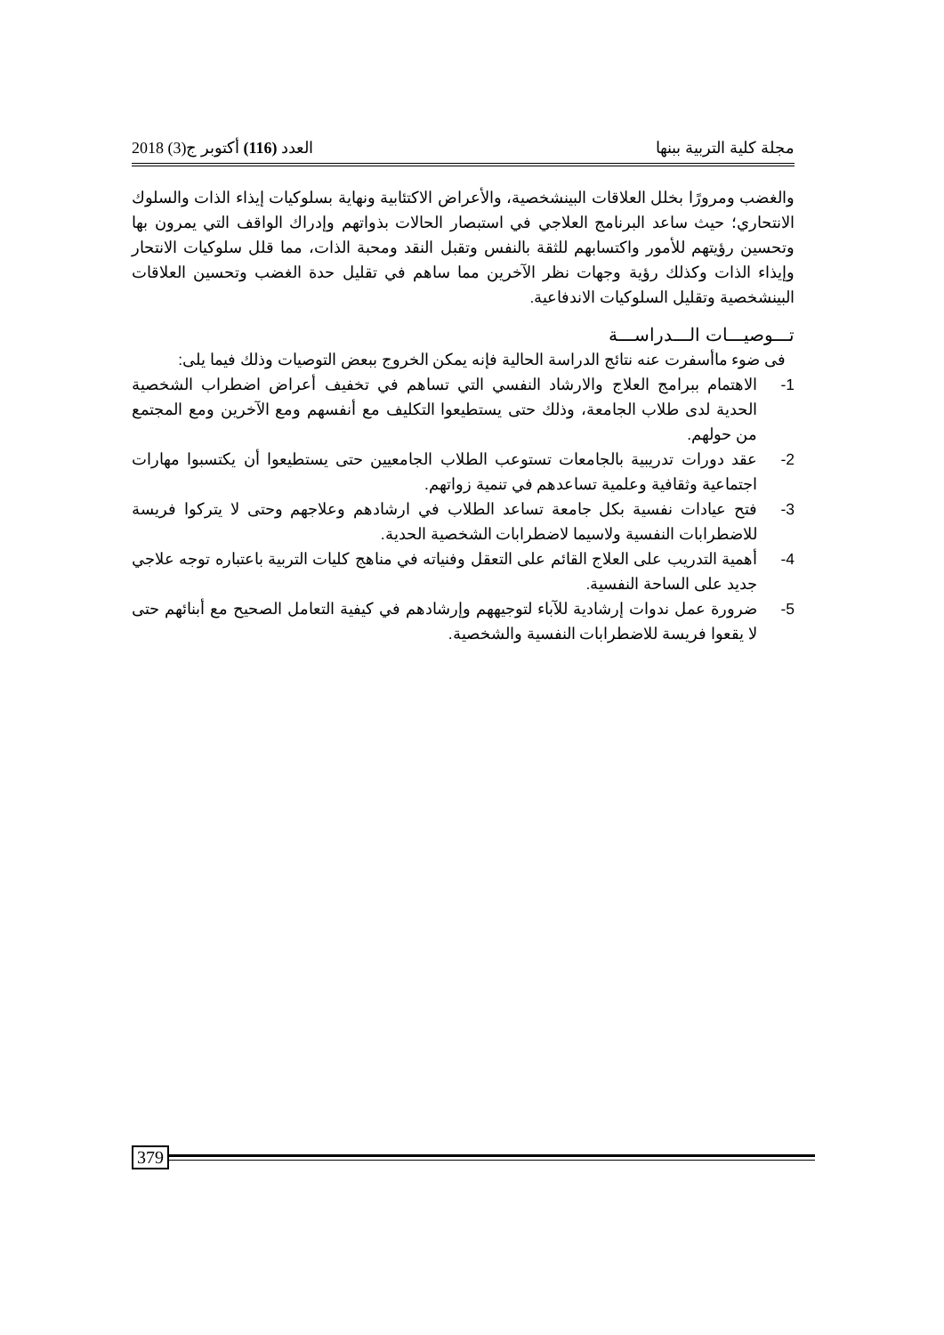مجلة كلية التربية ببنها العدد (116) أكتوبر ج(3) 2018
والغضب ومرورًا بخلل العلاقات البينشخصية، والأعراض الاكتئابية ونهاية بسلوكيات إيذاء الذات والسلوك الانتحاري؛ حيث ساعد البرنامج العلاجي في استبصار الحالات بذواتهم وإدراك الواقف التي يمرون بها وتحسين رؤيتهم للأمور واكتسابهم للثقة بالنفس وتقبل النقد ومحبة الذات، مما قلل سلوكيات الانتحار وإيذاء الذات وكذلك رؤية وجهات نظر الآخرين مما ساهم في تقليل حدة الغضب وتحسين العلاقات البينشخصية وتقليل السلوكيات الاندفاعية.
تـــوصيـــات الـــدراســـة
فى ضوء ماأسفرت عنه نتائج الدراسة الحالية فإنه يمكن الخروج ببعض التوصيات وذلك فيما يلى:
1- الاهتمام ببرامج العلاج والارشاد النفسي التي تساهم في تخفيف أعراض اضطراب الشخصية الحدية لدى طلاب الجامعة، وذلك حتى يستطيعوا التكليف مع أنفسهم ومع الآخرين ومع المجتمع من حولهم.
2- عقد دورات تدريبية بالجامعات تستوعب الطلاب الجامعيين حتى يستطيعوا أن يكتسبوا مهارات اجتماعية وثقافية وعلمية تساعدهم في تنمية زواتهم.
3- فتح عيادات نفسية بكل جامعة تساعد الطلاب في ارشادهم وعلاجهم وحتى لا يتركوا فريسة للاضطرابات النفسية ولاسيما لاضطرابات الشخصية الحدية.
4- أهمية التدريب على العلاج القائم على التعقل وفنياته في مناهج كليات التربية باعتباره توجه علاجي جديد على الساحة النفسية.
5- ضرورة عمل ندوات إرشادية للآباء لتوجيههم وإرشادهم في كيفية التعامل الصحيح مع أبنائهم حتى لا يقعوا فريسة للاضطرابات النفسية والشخصية.
379